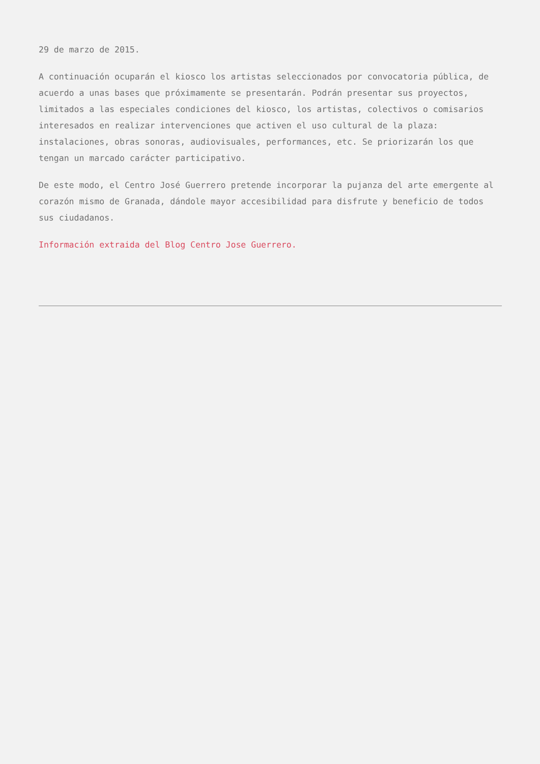29 de marzo de 2015.
A continuación ocuparán el kiosco los artistas seleccionados por convocatoria pública, de acuerdo a unas bases que próximamente se presentarán. Podrán presentar sus proyectos, limitados a las especiales condiciones del kiosco, los artistas, colectivos o comisarios interesados en realizar intervenciones que activen el uso cultural de la plaza: instalaciones, obras sonoras, audiovisuales, performances, etc. Se priorizarán los que tengan un marcado carácter participativo.
De este modo, el Centro José Guerrero pretende incorporar la pujanza del arte emergente al corazón mismo de Granada, dándole mayor accesibilidad para disfrute y beneficio de todos sus ciudadanos.
Información extraida del Blog Centro Jose Guerrero.